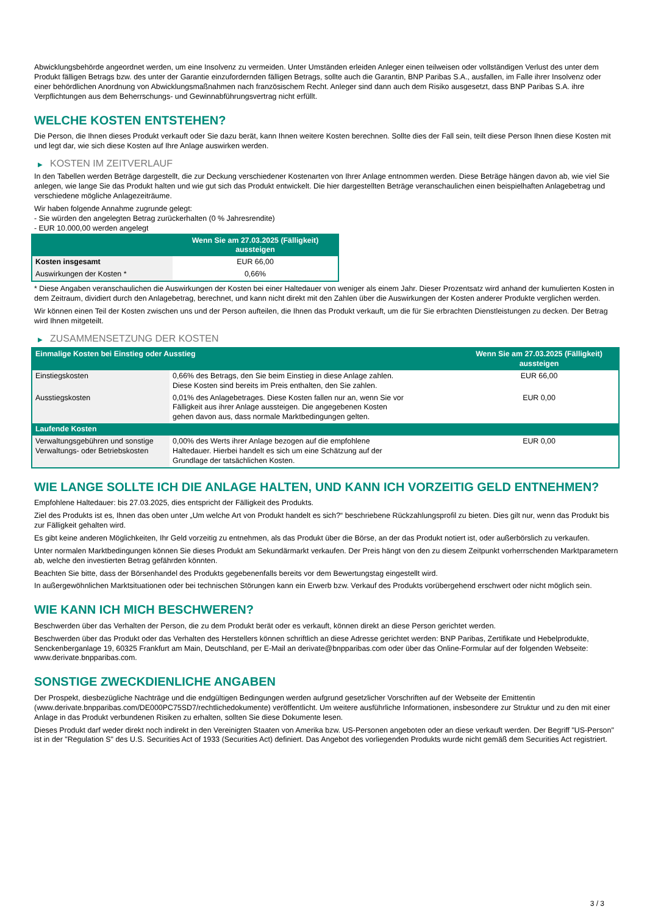Abwicklungsbehörde angeordnet werden, um eine Insolvenz zu vermeiden. Unter Umständen erleiden Anleger einen teilweisen oder vollständigen Verlust des unter dem Produkt fälligen Betrags bzw. des unter der Garantie einzufordernden fälligen Betrags, sollte auch die Garantin, BNP Paribas S.A., ausfallen, im Falle ihrer Insolvenz oder einer behördlichen Anordnung von Abwicklungsmaßnahmen nach französischem Recht. Anleger sind dann auch dem Risiko ausgesetzt, dass BNP Paribas S.A. ihre Verpflichtungen aus dem Beherrschungs- und Gewinnabführungsvertrag nicht erfüllt.
WELCHE KOSTEN ENTSTEHEN?
Die Person, die Ihnen dieses Produkt verkauft oder Sie dazu berät, kann Ihnen weitere Kosten berechnen. Sollte dies der Fall sein, teilt diese Person Ihnen diese Kosten mit und legt dar, wie sich diese Kosten auf Ihre Anlage auswirken werden.
▶ KOSTEN IM ZEITVERLAUF
In den Tabellen werden Beträge dargestellt, die zur Deckung verschiedener Kostenarten von Ihrer Anlage entnommen werden. Diese Beträge hängen davon ab, wie viel Sie anlegen, wie lange Sie das Produkt halten und wie gut sich das Produkt entwickelt. Die hier dargestellten Beträge veranschaulichen einen beispielhaften Anlagebetrag und verschiedene mögliche Anlagezeiträume.
Wir haben folgende Annahme zugrunde gelegt:
- Sie würden den angelegten Betrag zurückerhalten (0 % Jahresrendite)
- EUR 10.000,00 werden angelegt
| | Wenn Sie am 27.03.2025 (Fälligkeit) aussteigen |
| --- | --- |
| Kosten insgesamt | EUR 66,00 |
| Auswirkungen der Kosten * | 0,66% |
* Diese Angaben veranschaulichen die Auswirkungen der Kosten bei einer Haltedauer von weniger als einem Jahr. Dieser Prozentsatz wird anhand der kumulierten Kosten in dem Zeitraum, dividiert durch den Anlagebetrag, berechnet, und kann nicht direkt mit den Zahlen über die Auswirkungen der Kosten anderer Produkte verglichen werden.
Wir können einen Teil der Kosten zwischen uns und der Person aufteilen, die Ihnen das Produkt verkauft, um die für Sie erbrachten Dienstleistungen zu decken. Der Betrag wird Ihnen mitgeteilt.
▶ ZUSAMMENSETZUNG DER KOSTEN
| Einmalige Kosten bei Einstieg oder Ausstieg | | Wenn Sie am 27.03.2025 (Fälligkeit) aussteigen |
| --- | --- | --- |
| Einstiegskosten | 0,66% des Betrags, den Sie beim Einstieg in diese Anlage zahlen. Diese Kosten sind bereits im Preis enthalten, den Sie zahlen. | EUR 66,00 |
| Ausstiegskosten | 0,01% des Anlagebetrages. Diese Kosten fallen nur an, wenn Sie vor Fälligkeit aus ihrer Anlage aussteigen. Die angegebenen Kosten gehen davon aus, dass normale Marktbedingungen gelten. | EUR 0,00 |
| Laufende Kosten | | |
| Verwaltungsgebühren und sonstige Verwaltungs- oder Betriebskosten | 0,00% des Werts ihrer Anlage bezogen auf die empfohlene Haltedauer. Hierbei handelt es sich um eine Schätzung auf der Grundlage der tatsächlichen Kosten. | EUR 0,00 |
WIE LANGE SOLLTE ICH DIE ANLAGE HALTEN, UND KANN ICH VORZEITIG GELD ENTNEHMEN?
Empfohlene Haltedauer: bis 27.03.2025, dies entspricht der Fälligkeit des Produkts.
Ziel des Produkts ist es, Ihnen das oben unter „Um welche Art von Produkt handelt es sich?“ beschriebene Rückzahlungsprofil zu bieten. Dies gilt nur, wenn das Produkt bis zur Fälligkeit gehalten wird.
Es gibt keine anderen Möglichkeiten, Ihr Geld vorzeitig zu entnehmen, als das Produkt über die Börse, an der das Produkt notiert ist, oder außerbörslich zu verkaufen.
Unter normalen Marktbedingungen können Sie dieses Produkt am Sekundärmarkt verkaufen. Der Preis hängt von den zu diesem Zeitpunkt vorherrschenden Marktparametern ab, welche den investierten Betrag gefährden könnten.
Beachten Sie bitte, dass der Börsenhandel des Produkts gegebenenfalls bereits vor dem Bewertungstag eingestellt wird.
In außergewöhnlichen Marktsituationen oder bei technischen Störungen kann ein Erwerb bzw. Verkauf des Produkts vorübergehend erschwert oder nicht möglich sein.
WIE KANN ICH MICH BESCHWEREN?
Beschwerden über das Verhalten der Person, die zu dem Produkt berät oder es verkauft, können direkt an diese Person gerichtet werden.
Beschwerden über das Produkt oder das Verhalten des Herstellers können schriftlich an diese Adresse gerichtet werden: BNP Paribas, Zertifikate und Hebelprodukte, Senckenberganlage 19, 60325 Frankfurt am Main, Deutschland, per E-Mail an derivate@bnpparibas.com oder über das Online-Formular auf der folgenden Webseite: www.derivate.bnpparibas.com.
SONSTIGE ZWECKDIENLICHE ANGABEN
Der Prospekt, diesbezügliche Nachträge und die endgültigen Bedingungen werden aufgrund gesetzlicher Vorschriften auf der Webseite der Emittentin (www.derivate.bnpparibas.com/DE000PC75SD7/rechtlichedokumente) veröffentlicht. Um weitere ausführliche Informationen, insbesondere zur Struktur und zu den mit einer Anlage in das Produkt verbundenen Risiken zu erhalten, sollten Sie diese Dokumente lesen.
Dieses Produkt darf weder direkt noch indirekt in den Vereinigten Staaten von Amerika bzw. US-Personen angeboten oder an diese verkauft werden. Der Begriff "US-Person" ist in der "Regulation S" des U.S. Securities Act of 1933 (Securities Act) definiert. Das Angebot des vorliegenden Produkts wurde nicht gemäß dem Securities Act registriert.
3 / 3